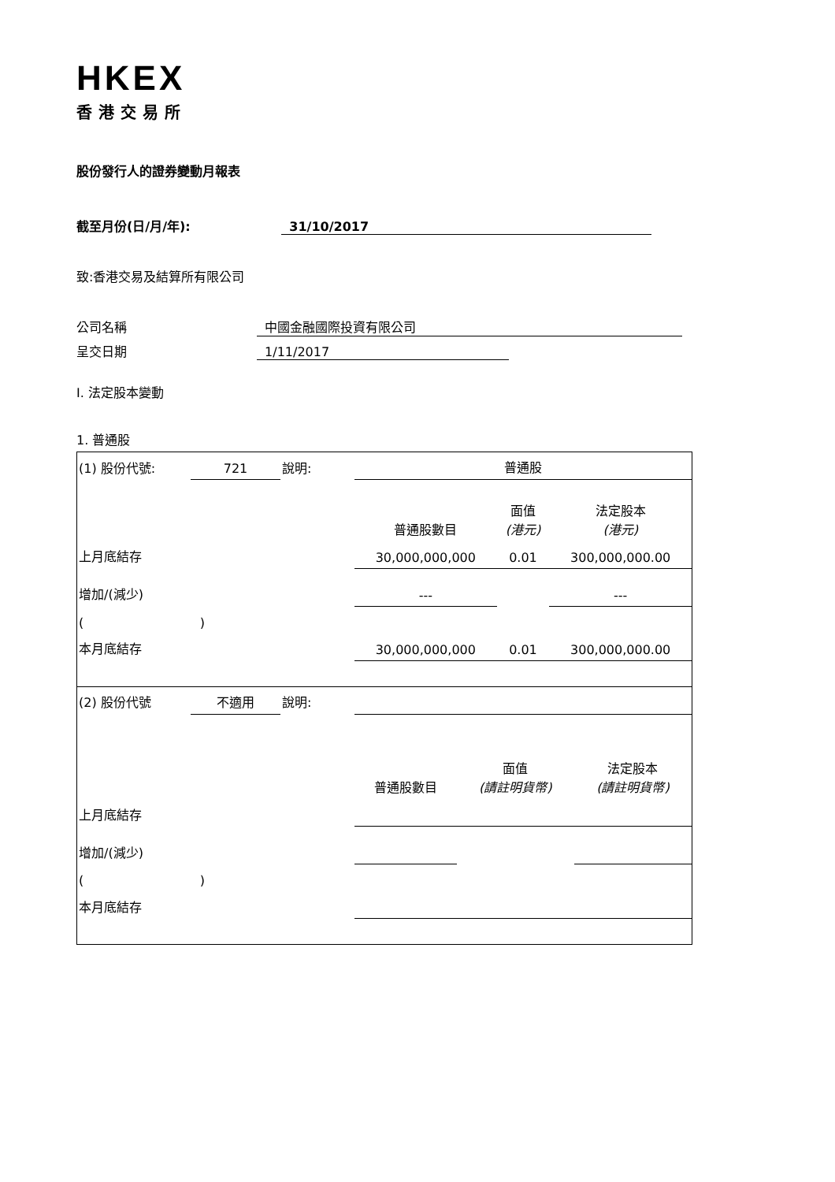HKEX
香港交易所
股份發行人的證券變動月報表
截至月份(日/月/年): 31/10/2017
致:香港交易及結算所有限公司
公司名稱 中國金融國際投資有限公司
呈交日期 1/11/2017
I. 法定股本變動
1. 普通股
| (1) 股份代號: | 721 | 說明: | 普通股 | | |
| | | | 普通股數目 | 面值 (港元) | 法定股本 (港元) |
| 上月底結存 | | | 30,000,000,000 | 0.01 | 300,000,000.00 |
| 增加/(減少) | | | --- | | --- |
| ( ) | | | | | |
| 本月底結存 | | | 30,000,000,000 | 0.01 | 300,000,000.00 |
| (2) 股份代號 | 不適用 | 說明: | | | |
| | | | 普通股數目 | 面值 (請註明貨幣) | 法定股本 (請註明貨幣) |
| 上月底結存 | | | | | |
| 增加/(減少) | | | | | |
| ( ) | | | | | |
| 本月底結存 | | | | | |